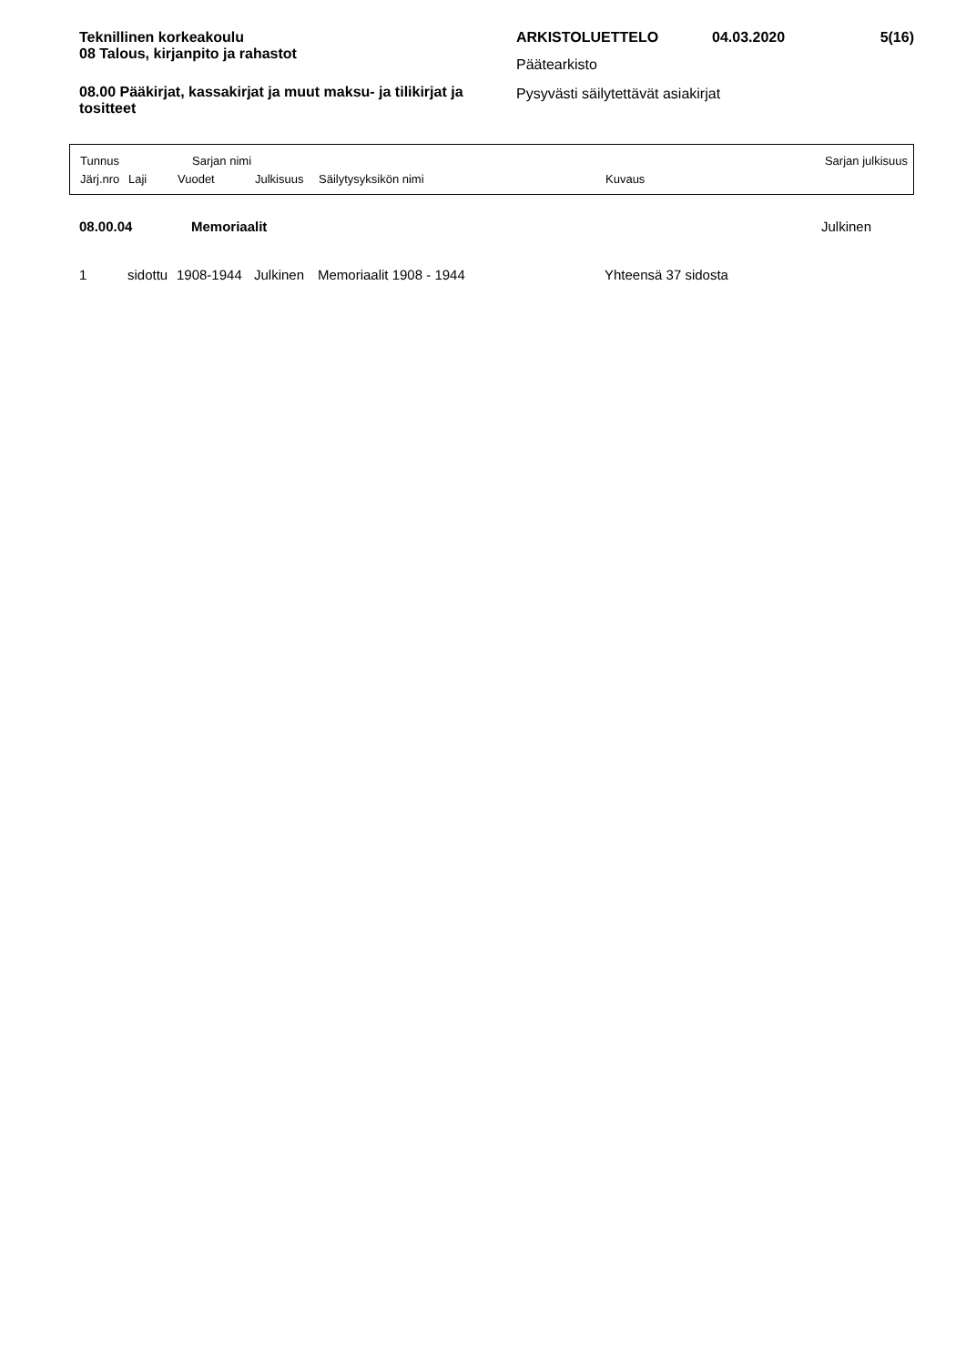Teknillinen korkeakoulu
08 Talous, kirjanpito ja rahastot
08.00 Pääkirjat, kassakirjat ja muut maksu- ja tilikirjat ja tositteet
ARKISTOLUETTELO 04.03.2020 5(16)
Päätearkisto
Pysyvästi säilytettävät asiakirjat
Tunnus Sarjan nimi Sarjan julkisuus
Järj.nro Laji Vuodet Julkisuus Säilytysyksikön nimi Kuvaus
08.00.04 Memoriaalit Julkinen
1 sidottu 1908-1944 Julkinen Memoriaalit 1908 - 1944 Yhteensä 37 sidosta